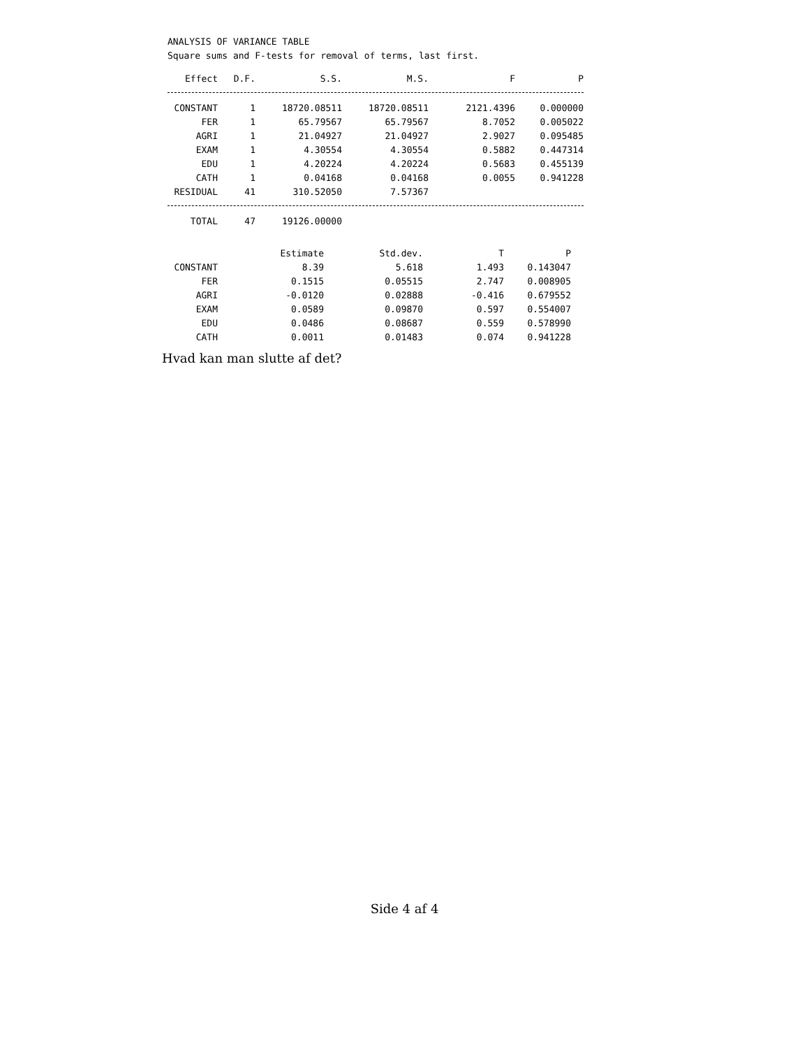ANALYSIS OF VARIANCE TABLE
Square sums and F-tests for removal of terms, last first.
| Effect | D.F. | S.S. | M.S. | F | P |
| --- | --- | --- | --- | --- | --- |
| CONSTANT | 1 | 18720.08511 | 18720.08511 | 2121.4396 | 0.000000 |
| FER | 1 | 65.79567 | 65.79567 | 8.7052 | 0.005022 |
| AGRI | 1 | 21.04927 | 21.04927 | 2.9027 | 0.095485 |
| EXAM | 1 | 4.30554 | 4.30554 | 0.5882 | 0.447314 |
| EDU | 1 | 4.20224 | 4.20224 | 0.5683 | 0.455139 |
| CATH | 1 | 0.04168 | 0.04168 | 0.0055 | 0.941228 |
| RESIDUAL | 41 | 310.52050 | 7.57367 | | |
| TOTAL | 47 | 19126.00000 | | | |
| | Estimate | Std.dev. | T | P |
| --- | --- | --- | --- | --- |
| CONSTANT | 8.39 | 5.618 | 1.493 | 0.143047 |
| FER | 0.1515 | 0.05515 | 2.747 | 0.008905 |
| AGRI | -0.0120 | 0.02888 | -0.416 | 0.679552 |
| EXAM | 0.0589 | 0.09870 | 0.597 | 0.554007 |
| EDU | 0.0486 | 0.08687 | 0.559 | 0.578990 |
| CATH | 0.0011 | 0.01483 | 0.074 | 0.941228 |
Hvad kan man slutte af det?
Side 4 af 4